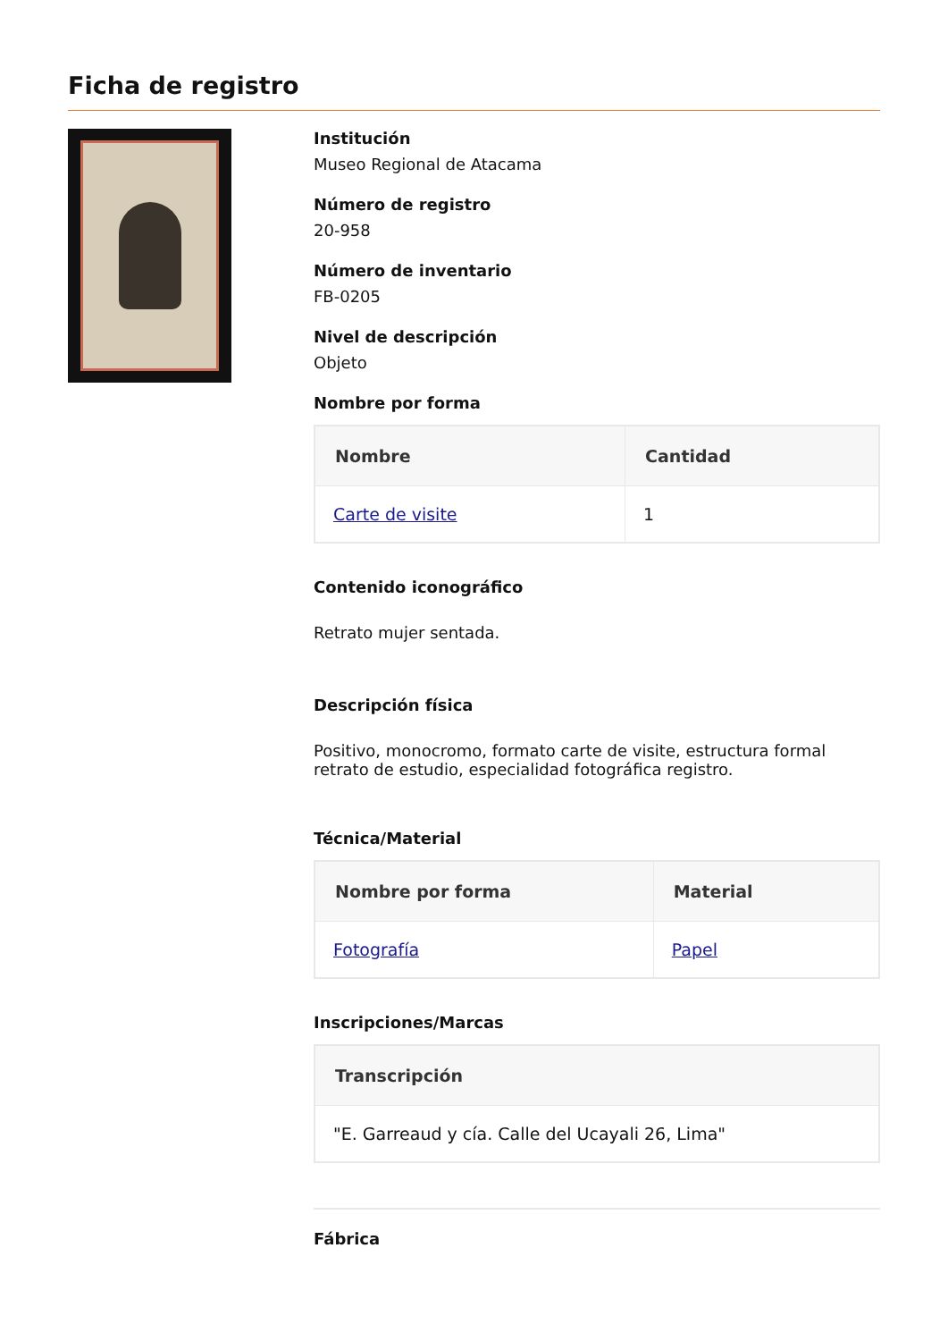Ficha de registro
Institución
Museo Regional de Atacama
Número de registro
20-958
Número de inventario
FB-0205
Nivel de descripción
Objeto
Nombre por forma
| Nombre | Cantidad |
| --- | --- |
| Carte de visite | 1 |
Contenido iconográfico
Retrato mujer sentada.
Descripción física
Positivo, monocromo, formato carte de visite, estructura formal retrato de estudio, especialidad fotográfica registro.
Técnica/Material
| Nombre por forma | Material |
| --- | --- |
| Fotografía | Papel |
Inscripciones/Marcas
| Transcripción |
| --- |
| "E. Garreaud y cía. Calle del Ucayali 26, Lima" |
Fábrica